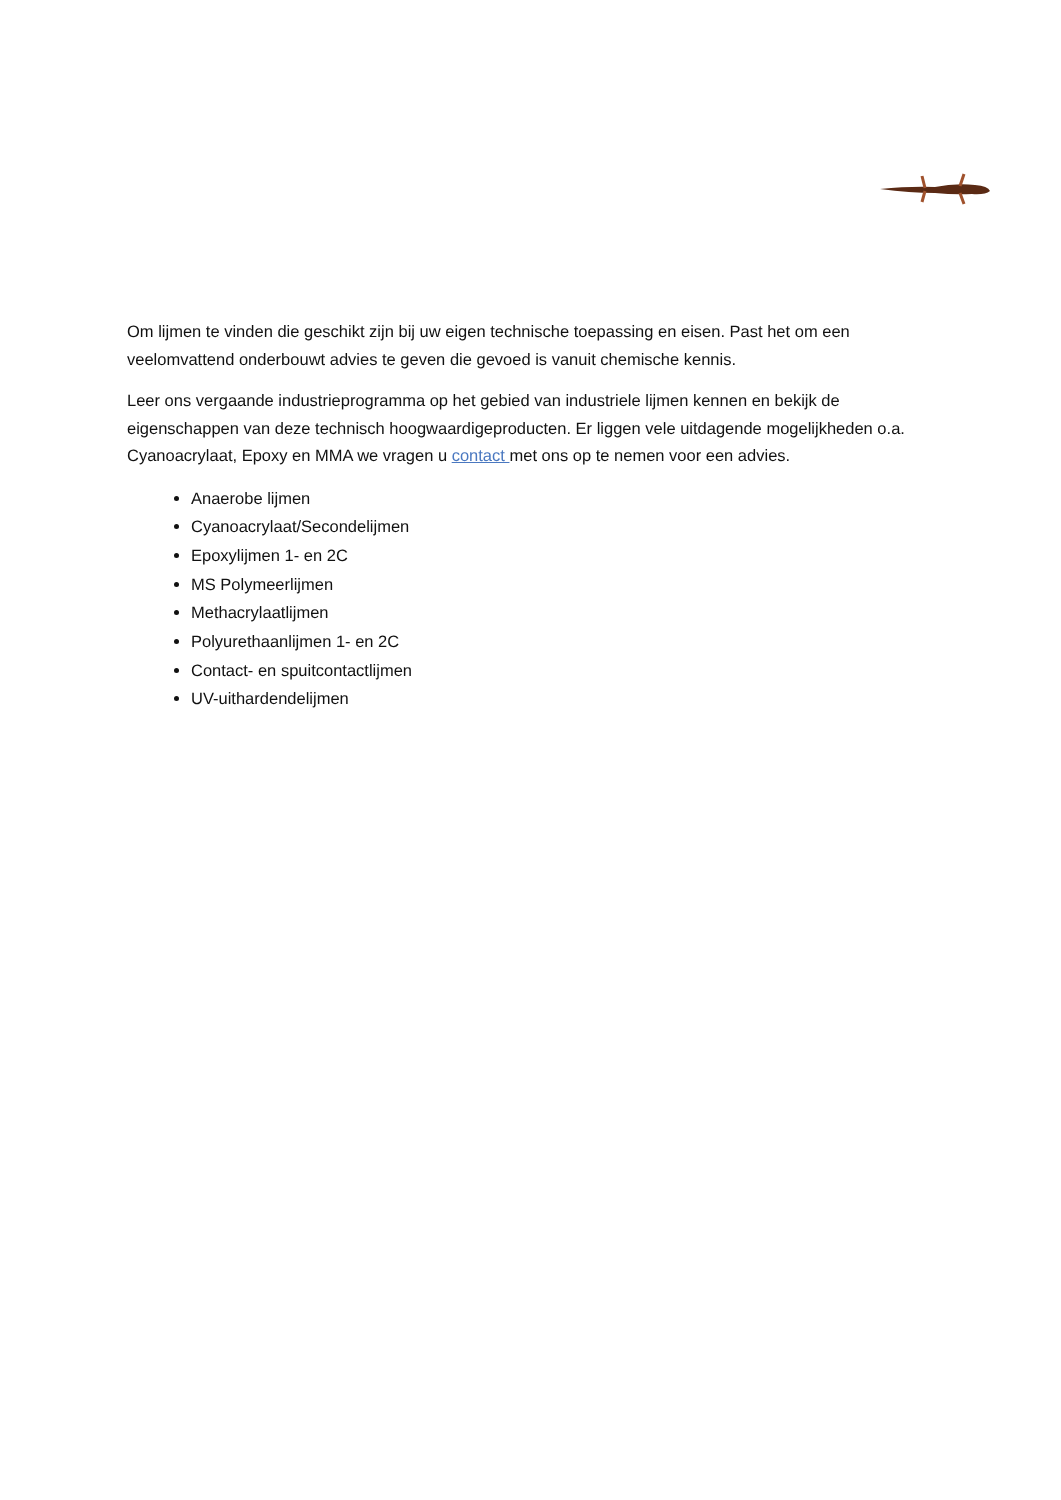Om lijmen te vinden die geschikt zijn bij uw eigen technische toepassing en eisen. Past het om een veelomvattend onderbouwt advies te geven die gevoed is vanuit chemische kennis.
Leer ons vergaande industrieprogramma op het gebied van industriele lijmen kennen en bekijk de eigenschappen van deze technisch hoogwaardigeproducten. Er liggen vele uitdagende mogelijkheden o.a. Cyanoacrylaat, Epoxy en MMA we vragen u contact met ons op te nemen voor een advies.
Anaerobe lijmen
Cyanoacrylaat/Secondelijmen
Epoxylijmen 1- en 2C
MS Polymeerlijmen
Methacrylaatlijmen
Polyurethaanlijmen 1- en 2C
Contact- en spuitcontactlijmen
UV-uithardendelijmen